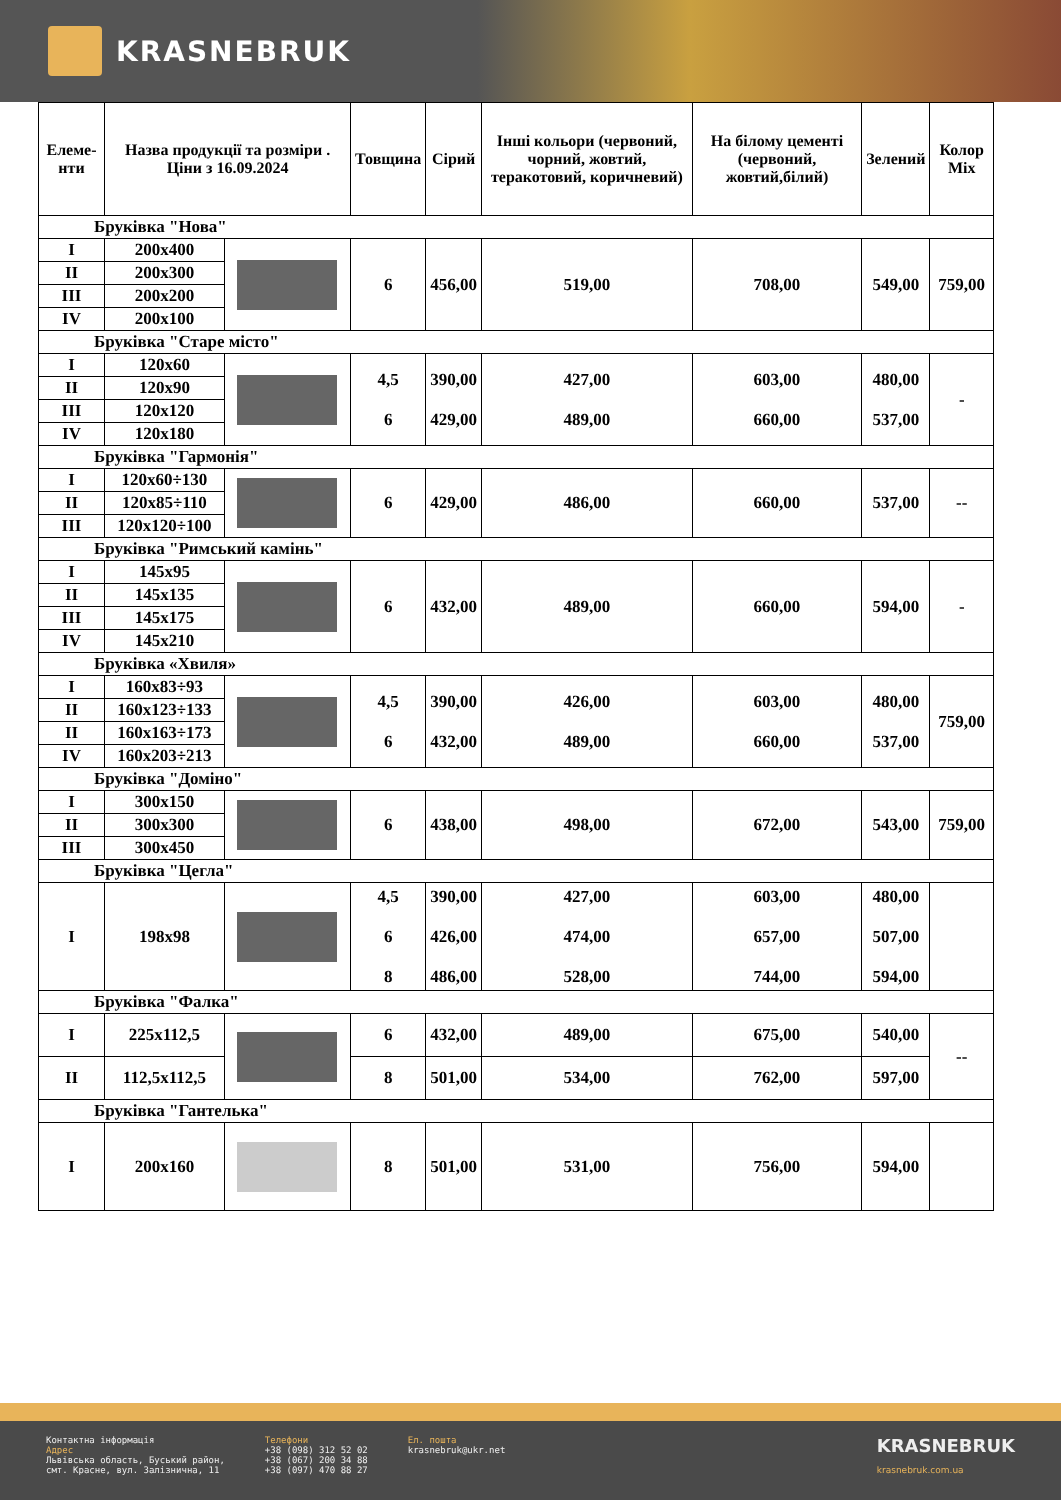KRASNEBRUK
| Елеме-нти | Назва продукції та розміри . Ціни з 16.09.2024 | | Товщина | Сірий | Інші кольори (червоний, чорний, жовтий, теракотовий, коричневий) | На білому цементі (червоний, жовтий,білий) | Зелений | Колор Mix |
| --- | --- | --- | --- | --- | --- | --- | --- | --- |
| Бруківка "Нова" | | | | | | | | |
| I | 200x400 | | 6 | 456,00 | 519,00 | 708,00 | 549,00 | 759,00 |
| II | 200x300 | | | | | | | |
| III | 200x200 | | | | | | | |
| IV | 200x100 | | | | | | | |
| Бруківка "Старе місто" | | | | | | | | |
| I | 120x60 | | 4,5 6 | 390,00 429,00 | 427,00 489,00 | 603,00 660,00 | 480,00 537,00 | - |
| II | 120x90 | | | | | | | |
| III | 120x120 | | | | | | | |
| IV | 120x180 | | | | | | | |
| Бруківка "Гармонія" | | | | | | | | |
| I | 120x60÷130 | | 6 | 429,00 | 486,00 | 660,00 | 537,00 | -- |
| II | 120x85÷110 | | | | | | | |
| III | 120x120÷100 | | | | | | | |
| Бруківка "Римський камінь" | | | | | | | | |
| I | 145x95 | | 6 | 432,00 | 489,00 | 660,00 | 594,00 | - |
| II | 145x135 | | | | | | | |
| III | 145x175 | | | | | | | |
| IV | 145x210 | | | | | | | |
| Бруківка «Хвиля» | | | | | | | | |
| I | 160x83÷93 | | 4,5 6 | 390,00 432,00 | 426,00 489,00 | 603,00 660,00 | 480,00 537,00 | 759,00 |
| II | 160x123÷133 | | | | | | | |
| II | 160x163÷173 | | | | | | | |
| IV | 160x203÷213 | | | | | | | |
| Бруківка "Доміно" | | | | | | | | |
| I | 300x150 | | 6 | 438,00 | 498,00 | 672,00 | 543,00 | 759,00 |
| II | 300x300 | | | | | | | |
| III | 300x450 | | | | | | | |
| Бруківка "Цегла" | | | | | | | | |
| I | 198x98 | | 4,5 6 8 | 390,00 426,00 486,00 | 427,00 474,00 528,00 | 603,00 657,00 744,00 | 480,00 507,00 594,00 | |
| Бруківка "Фалка" | | | | | | | | |
| I | 225x112,5 | | 6 | 432,00 | 489,00 | 675,00 | 540,00 | -- |
| II | 112,5x112,5 | | 8 | 501,00 | 534,00 | 762,00 | 597,00 | |
| Бруківка "Гантелька" | | | | | | | | |
| I | 200x160 | | 8 | 501,00 | 531,00 | 756,00 | 594,00 | |
Контактна інформація
Адрес
Львівська область, Буський район,
смт. Красне, вул. Залізнична, 11
Телефони
+38 (098) 312 52 02
+38 (067) 200 34 88
+38 (097) 470 88 27
Ел. пошта
krasnebruk@ukr.net
KRASNEBRUK
krasnebruk.com.ua